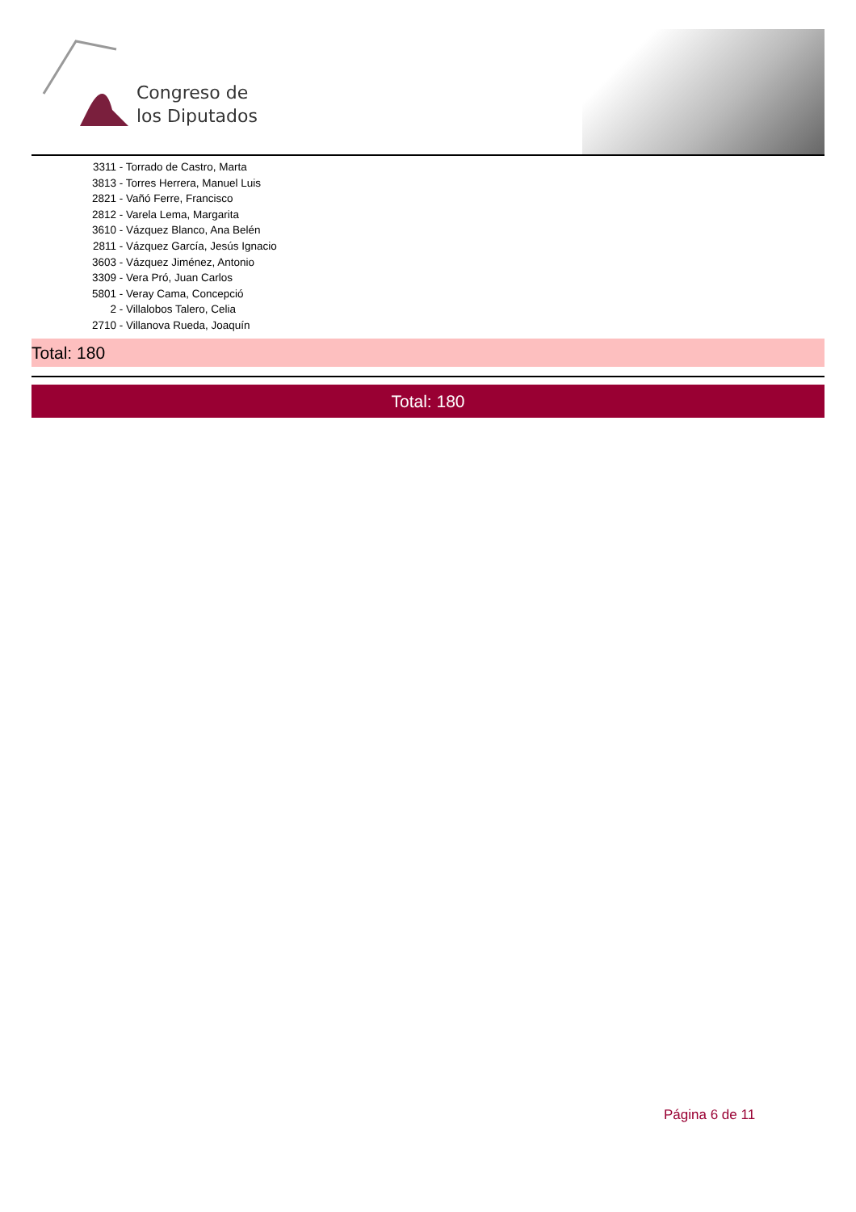Congreso de
los Diputados
3311 - Torrado de Castro, Marta
3813 - Torres Herrera, Manuel Luis
2821 - Vañó Ferre, Francisco
2812 - Varela Lema, Margarita
3610 - Vázquez Blanco, Ana Belén
2811 - Vázquez García, Jesús Ignacio
3603 - Vázquez Jiménez, Antonio
3309 - Vera Pró, Juan Carlos
5801 - Veray Cama, Concepció
2 - Villalobos Talero, Celia
2710 - Villanova Rueda, Joaquín
Total: 180
Total: 180
Página 6 de 11